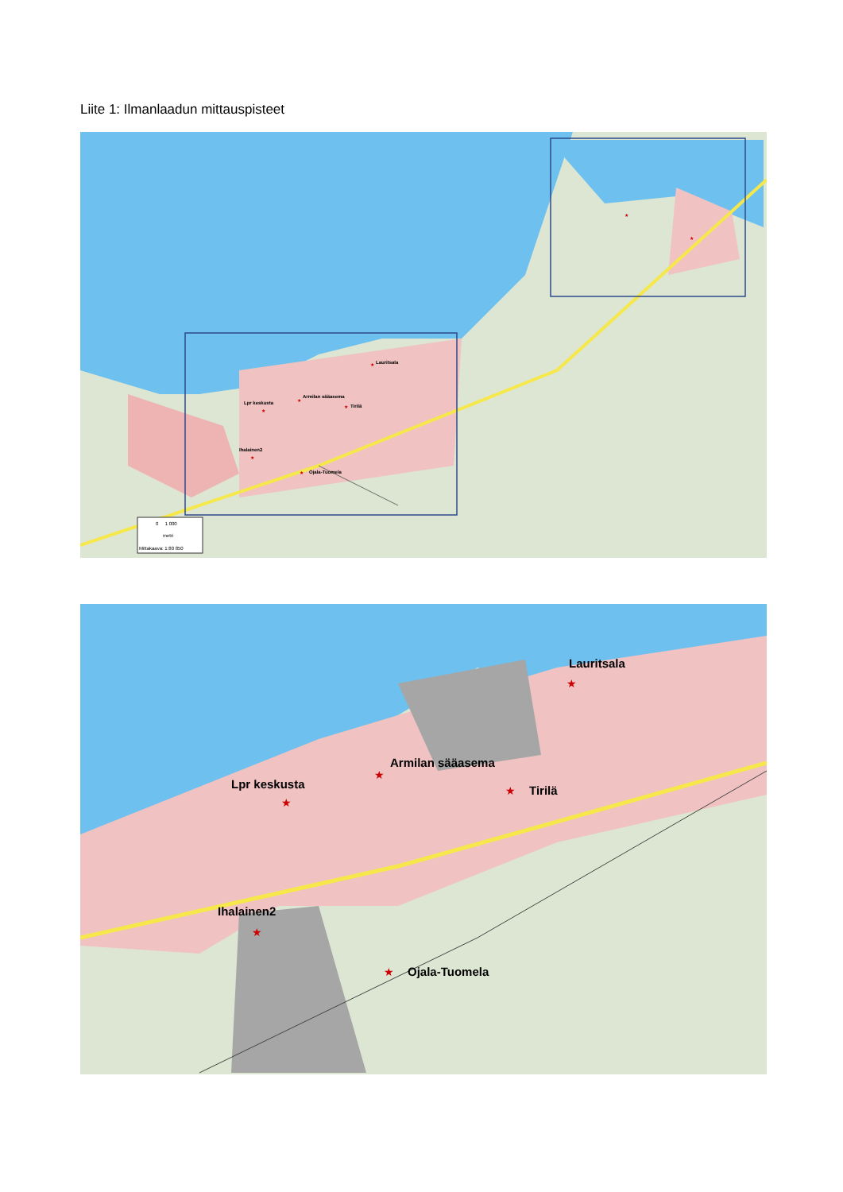Liite 1: Ilmanlaadun mittauspisteet
★
Lauritsala
★
Armilan sääasema
★
Tirilä
★
Lpr keskusta
★
Ihalainen2
★
Ojala-Tuomela
★
★
0 1 000
metri
Mittakaava: 1:80 850
Lauritsala
Armilan sääasema
Tirilä
Lpr keskusta
Ihalainen2
Ojala-Tuomela
★
★
★
★
★
★